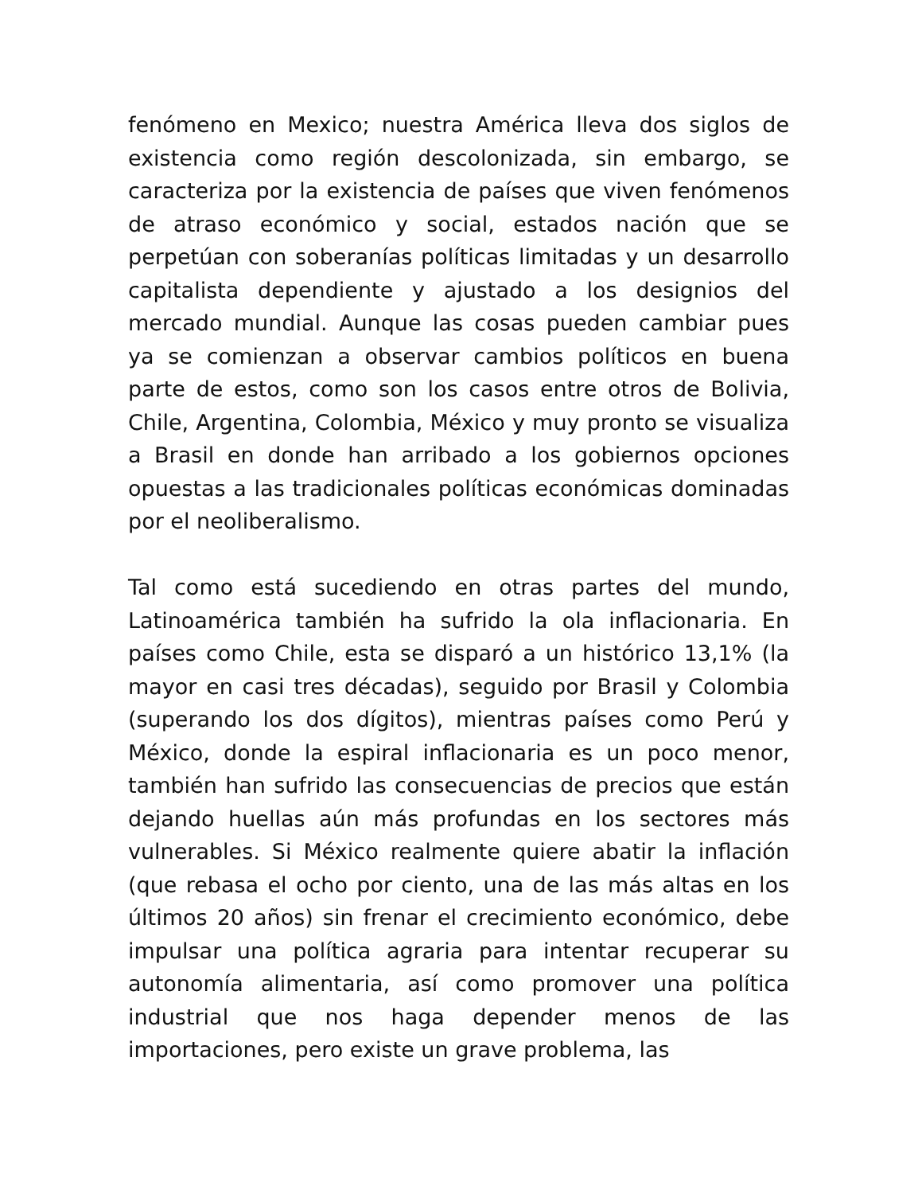fenómeno en Mexico; nuestra América lleva dos siglos de existencia como región descolonizada, sin embargo, se caracteriza por la existencia de países que viven fenómenos de atraso económico y social, estados nación que se perpetúan con soberanías políticas limitadas y un desarrollo capitalista dependiente y ajustado a los designios del mercado mundial. Aunque las cosas pueden cambiar pues ya se comienzan a observar cambios políticos en buena parte de estos, como son los casos entre otros de Bolivia, Chile, Argentina, Colombia, México y muy pronto se visualiza a Brasil en donde han arribado a los gobiernos opciones opuestas a las tradicionales políticas económicas dominadas por el neoliberalismo.
Tal como está sucediendo en otras partes del mundo, Latinoamérica también ha sufrido la ola inflacionaria. En países como Chile, esta se disparó a un histórico 13,1% (la mayor en casi tres décadas), seguido por Brasil y Colombia (superando los dos dígitos), mientras países como Perú y México, donde la espiral inflacionaria es un poco menor, también han sufrido las consecuencias de precios que están dejando huellas aún más profundas en los sectores más vulnerables. Si México realmente quiere abatir la inflación (que rebasa el ocho por ciento, una de las más altas en los últimos 20 años) sin frenar el crecimiento económico, debe impulsar una política agraria para intentar recuperar su autonomía alimentaria, así como promover una política industrial que nos haga depender menos de las importaciones, pero existe un grave problema, las